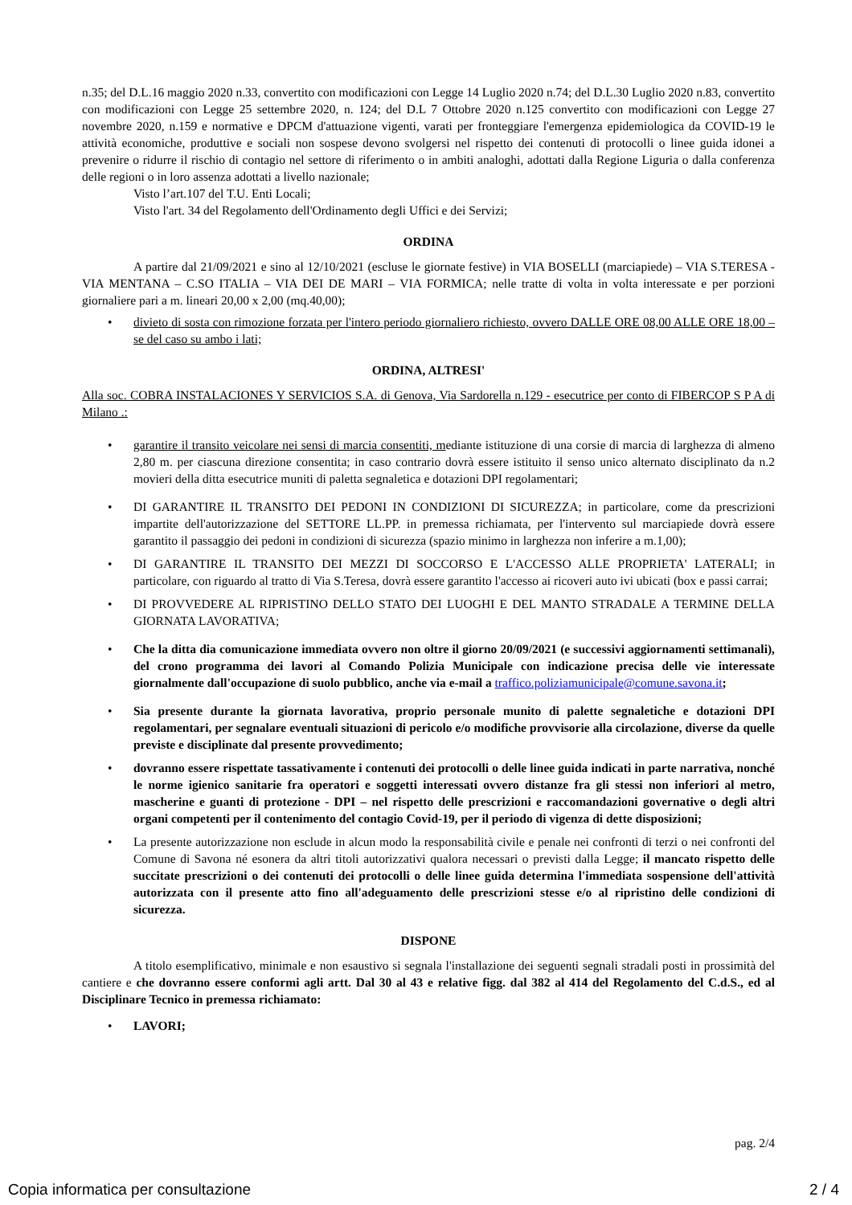n.35; del D.L.16 maggio 2020 n.33, convertito con modificazioni con Legge 14 Luglio 2020 n.74; del D.L.30 Luglio 2020 n.83, convertito con modificazioni con Legge 25 settembre 2020, n. 124; del D.L 7 Ottobre 2020 n.125 convertito con modificazioni con Legge 27 novembre 2020, n.159 e normative e DPCM d'attuazione vigenti, varati per fronteggiare l'emergenza epidemiologica da COVID-19 le attività economiche, produttive e sociali non sospese devono svolgersi nel rispetto dei contenuti di protocolli o linee guida idonei a prevenire o ridurre il rischio di contagio nel settore di riferimento o in ambiti analoghi, adottati dalla Regione Liguria o dalla conferenza delle regioni o in loro assenza adottati a livello nazionale;
Visto l’art.107 del T.U. Enti Locali;
Visto l'art. 34 del Regolamento dell'Ordinamento degli Uffici e dei Servizi;
ORDINA
A partire dal 21/09/2021 e sino al 12/10/2021 (escluse le giornate festive) in VIA BOSELLI (marciapiede) – VIA S.TERESA - VIA MENTANA – C.SO ITALIA – VIA DEI DE MARI – VIA FORMICA; nelle tratte di volta in volta interessate e per porzioni giornaliere pari a m. lineari 20,00 x 2,00 (mq.40,00);
• divieto di sosta con rimozione forzata per l'intero periodo giornaliero richiesto, ovvero DALLE ORE 08,00 ALLE ORE 18,00 – se del caso su ambo i lati;
ORDINA, ALTRESI'
Alla soc. COBRA INSTALACIONES Y SERVICIOS S.A. di Genova, Via Sardorella n.129 - esecutrice per conto di FIBERCOP S P A di Milano .:
• garantire il transito veicolare nei sensi di marcia consentiti, mediante istituzione di una corsie di marcia di larghezza di almeno 2,80 m. per ciascuna direzione consentita; in caso contrario dovrà essere istituito il senso unico alternato disciplinato da n.2 movieri della ditta esecutrice muniti di paletta segnaletica e dotazioni DPI regolamentari;
• DI GARANTIRE IL TRANSITO DEI PEDONI IN CONDIZIONI DI SICUREZZA; in particolare, come da prescrizioni impartite dell'autorizzazione del SETTORE LL.PP. in premessa richiamata, per l'intervento sul marciapiede dovrà essere garantito il passaggio dei pedoni in condizioni di sicurezza (spazio minimo in larghezza non inferire a m.1,00);
• DI GARANTIRE IL TRANSITO DEI MEZZI DI SOCCORSO E L'ACCESSO ALLE PROPRIETA' LATERALI; in particolare, con riguardo al tratto di Via S.Teresa, dovrà essere garantito l'accesso ai ricoveri auto ivi ubicati (box e passi carrai;
• DI PROVVEDERE AL RIPRISTINO DELLO STATO DEI LUOGHI E DEL MANTO STRADALE A TERMINE DELLA GIORNATA LAVORATIVA;
• Che la ditta dia comunicazione immediata ovvero non oltre il giorno 20/09/2021 (e successivi aggiornamenti settimanali), del crono programma dei lavori al Comando Polizia Municipale con indicazione precisa delle vie interessate giornalmente dall'occupazione di suolo pubblico, anche via e-mail a traffico.poliziamunicipale@comune.savona.it;
• Sia presente durante la giornata lavorativa, proprio personale munito di palette segnaletiche e dotazioni DPI regolamentari, per segnalare eventuali situazioni di pericolo e/o modifiche provvisorie alla circolazione, diverse da quelle previste e disciplinate dal presente provvedimento;
• dovranno essere rispettate tassativamente i contenuti dei protocolli o delle linee guida indicati in parte narrativa, nonché le norme igienico sanitarie fra operatori e soggetti interessati ovvero distanze fra gli stessi non inferiori al metro, mascherine e guanti di protezione - DPI – nel rispetto delle prescrizioni e raccomandazioni governative o degli altri organi competenti per il contenimento del contagio Covid-19, per il periodo di vigenza di dette disposizioni;
• La presente autorizzazione non esclude in alcun modo la responsabilità civile e penale nei confronti di terzi o nei confronti del Comune di Savona né esonera da altri titoli autorizzativi qualora necessari o previsti dalla Legge; il mancato rispetto delle succitate prescrizioni o dei contenuti dei protocolli o delle linee guida determina l'immediata sospensione dell'attività autorizzata con il presente atto fino all'adeguamento delle prescrizioni stesse e/o al ripristino delle condizioni di sicurezza.
DISPONE
A titolo esemplificativo, minimale e non esaustivo si segnala l'installazione dei seguenti segnali stradali posti in prossimità del cantiere e che dovranno essere conformi agli artt. Dal 30 al 43 e relative figg. dal 382 al 414 del Regolamento del C.d.S., ed al Disciplinare Tecnico in premessa richiamato:
• LAVORI;
pag. 2/4
Copia informatica per consultazione 2 / 4